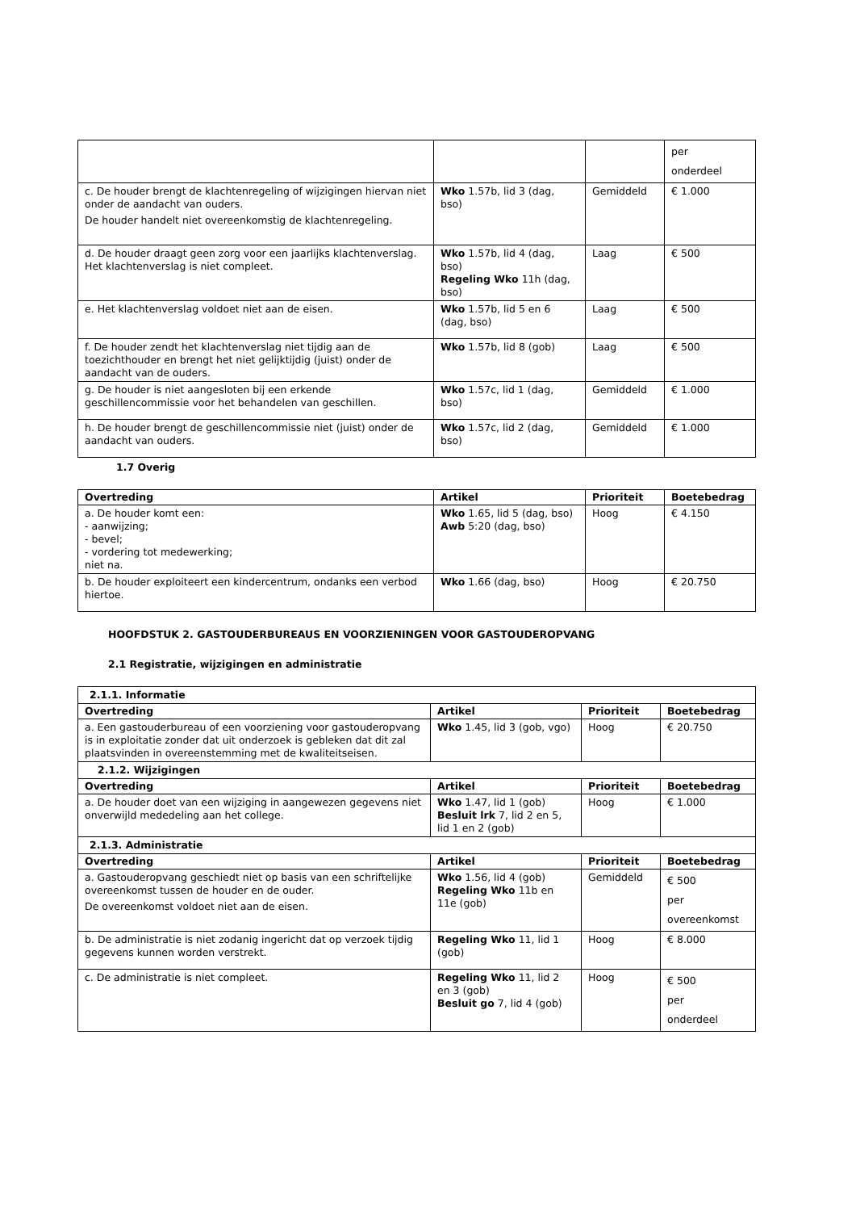| | | | per onderdeel |
| c. De houder brengt de klachtenregeling of wijzigingen hiervan niet onder de aandacht van ouders. De houder handelt niet overeenkomstig de klachtenregeling. | Wko 1.57b, lid 3 (dag, bso) | Gemiddeld | € 1.000 |
| d. De houder draagt geen zorg voor een jaarlijks klachtenverslag. Het klachtenverslag is niet compleet. | Wko 1.57b, lid 4 (dag, bso) Regeling Wko 11h (dag, bso) | Laag | € 500 |
| e. Het klachtenverslag voldoet niet aan de eisen. | Wko 1.57b, lid 5 en 6 (dag, bso) | Laag | € 500 |
| f. De houder zendt het klachtenverslag niet tijdig aan de toezichthouder en brengt het niet gelijktijdig (juist) onder de aandacht van de ouders. | Wko 1.57b, lid 8 (gob) | Laag | € 500 |
| g. De houder is niet aangesloten bij een erkende geschillencommissie voor het behandelen van geschillen. | Wko 1.57c, lid 1 (dag, bso) | Gemiddeld | € 1.000 |
| h. De houder brengt de geschillencommissie niet (juist) onder de aandacht van ouders. | Wko 1.57c, lid 2 (dag, bso) | Gemiddeld | € 1.000 |
1.7 Overig
| Overtreding | Artikel | Prioriteit | Boetebedrag |
| --- | --- | --- | --- |
| a. De houder komt een: - aanwijzing; - bevel; - vordering tot medewerking; niet na. | Wko 1.65, lid 5 (dag, bso) Awb 5:20 (dag, bso) | Hoog | € 4.150 |
| b. De houder exploiteert een kindercentrum, ondanks een verbod hiertoe. | Wko 1.66 (dag, bso) | Hoog | € 20.750 |
HOOFDSTUK 2. GASTOUDERBUREAUS EN VOORZIENINGEN VOOR GASTOUDEROPVANG
2.1 Registratie, wijzigingen en administratie
| 2.1.1. Informatie | | | |
| Overtreding | Artikel | Prioriteit | Boetebedrag |
| a. Een gastouderbureau of een voorziening voor gastouderopvang is in exploitatie zonder dat uit onderzoek is gebleken dat dit zal plaatsvinden in overeenstemming met de kwaliteitseisen. | Wko 1.45, lid 3 (gob, vgo) | Hoog | € 20.750 |
| 2.1.2. Wijzigingen | | | |
| Overtreding | Artikel | Prioriteit | Boetebedrag |
| a. De houder doet van een wijziging in aangewezen gegevens niet onverwijld mededeling aan het college. | Wko 1.47, lid 1 (gob) Besluit lrk 7, lid 2 en 5, lid 1 en 2 (gob) | Hoog | € 1.000 |
| 2.1.3. Administratie | | | |
| Overtreding | Artikel | Prioriteit | Boetebedrag |
| a. Gastouderopvang geschiedt niet op basis van een schriftelijke overeenkomst tussen de houder en de ouder. De overeenkomst voldoet niet aan de eisen. | Wko 1.56, lid 4 (gob) Regeling Wko 11b en 11e (gob) | Gemiddeld | € 500 per overeenkomst |
| b. De administratie is niet zodanig ingericht dat op verzoek tijdig gegevens kunnen worden verstrekt. | Regeling Wko 11, lid 1 (gob) | Hoog | € 8.000 |
| c. De administratie is niet compleet. | Regeling Wko 11, lid 2 en 3 (gob) Besluit go 7, lid 4 (gob) | Hoog | € 500 per onderdeel |